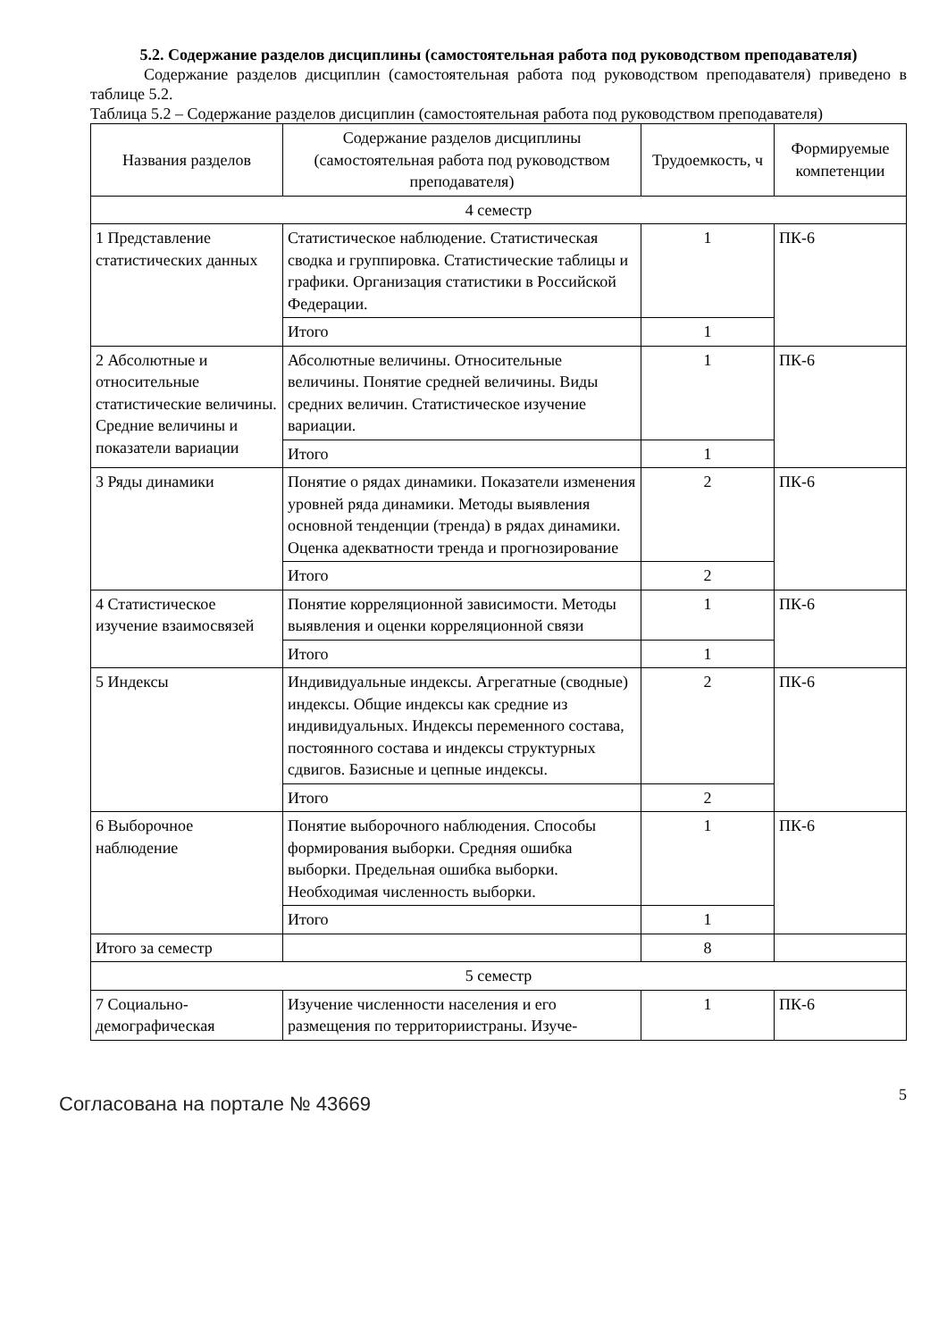5.2. Содержание разделов дисциплины (самостоятельная работа под руководством преподавателя)
Содержание разделов дисциплин (самостоятельная работа под руководством преподавателя) приведено в таблице 5.2.
Таблица 5.2 – Содержание разделов дисциплин (самостоятельная работа под руководством преподавателя)
| Названия разделов | Содержание разделов дисциплины (самостоятельная работа под руководством преподавателя) | Трудоемкость, ч | Формируемые компетенции |
| --- | --- | --- | --- |
| 4 семестр | | | |
| 1 Представление статистических данных | Статистическое наблюдение. Статистическая сводка и группировка. Статистические таблицы и графики. Организация статистики в Российской Федерации. | 1 | ПК-6 |
| | Итого | 1 | |
| 2 Абсолютные и относительные статистические величины. Средние величины и показатели вариации | Абсолютные величины. Относительные величины. Понятие средней величины. Виды средних величин. Статистическое изучение вариации. | 1 | ПК-6 |
| | Итого | 1 | |
| 3 Ряды динамики | Понятие о рядах динамики. Показатели изменения уровней ряда динамики. Методы выявления основной тенденции (тренда) в рядах динамики. Оценка адекватности тренда и прогнозирование | 2 | ПК-6 |
| | Итого | 2 | |
| 4 Статистическое изучение взаимосвязей | Понятие корреляционной зависимости. Методы выявления и оценки корреляционной связи | 1 | ПК-6 |
| | Итого | 1 | |
| 5 Индексы | Индивидуальные индексы. Агрегатные (сводные) индексы. Общие индексы как средние из индивидуальных. Индексы переменного состава, постоянного состава и индексы структурных сдвигов. Базисные и цепные индексы. | 2 | ПК-6 |
| | Итого | 2 | |
| 6 Выборочное наблюдение | Понятие выборочного наблюдения. Способы формирования выборки. Средняя ошибка выборки. Предельная ошибка выборки. Необходимая численность выборки. | 1 | ПК-6 |
| | Итого | 1 | |
| Итого за семестр | | 8 | |
| 5 семестр | | | |
| 7 Социально-демографическая | Изучение численности населения и его размещения по территориистраны. Изуче- | 1 | ПК-6 |
Согласована на портале № 43669
5